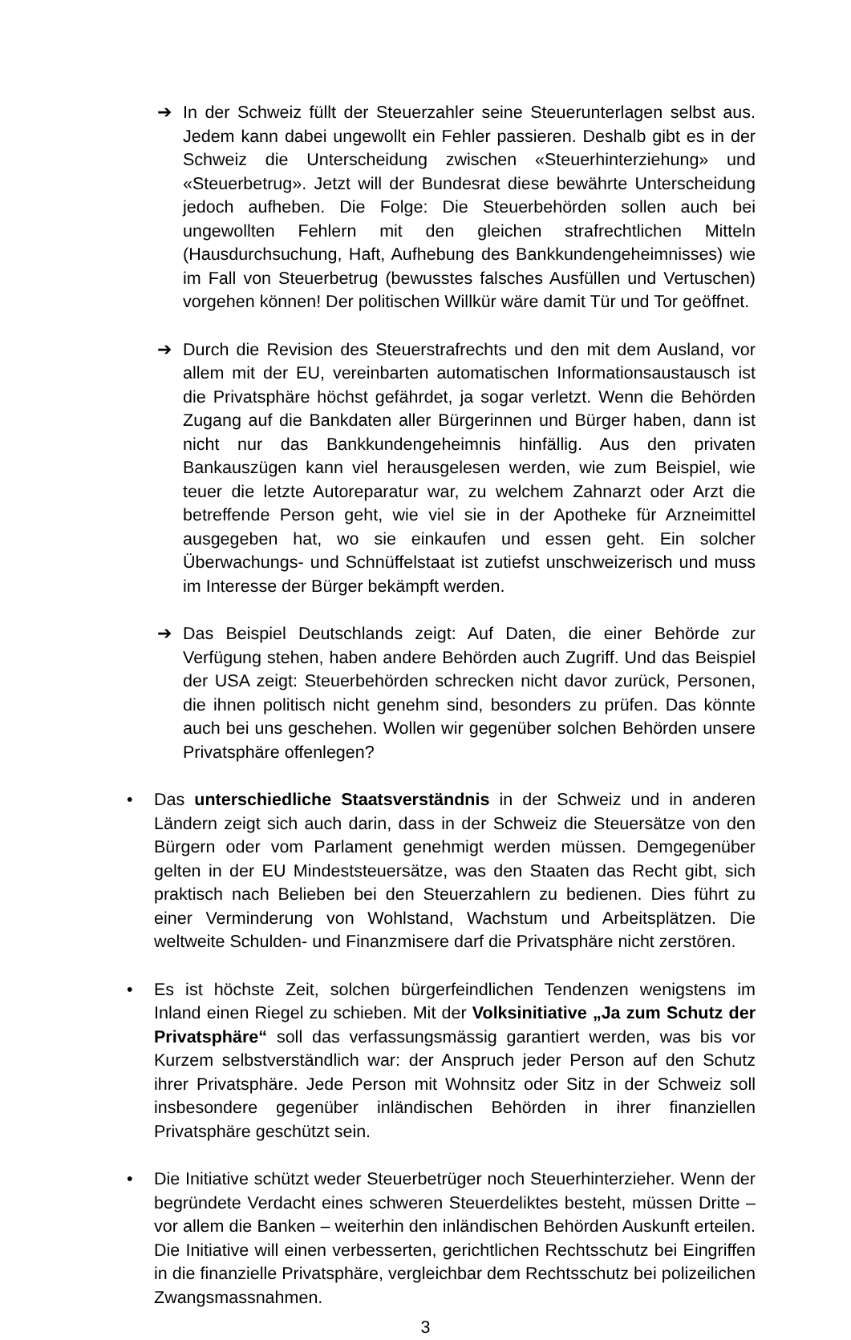➔ In der Schweiz füllt der Steuerzahler seine Steuerunterlagen selbst aus. Jedem kann dabei ungewollt ein Fehler passieren. Deshalb gibt es in der Schweiz die Unterscheidung zwischen «Steuerhinterziehung» und «Steuerbetrug». Jetzt will der Bundesrat diese bewährte Unterscheidung jedoch aufheben. Die Folge: Die Steuerbehörden sollen auch bei ungewollten Fehlern mit den gleichen strafrechtlichen Mitteln (Hausdurchsuchung, Haft, Aufhebung des Bankkundengeheimnisses) wie im Fall von Steuerbetrug (bewusstes falsches Ausfüllen und Vertuschen) vorgehen können! Der politischen Willkür wäre damit Tür und Tor geöffnet.
➔ Durch die Revision des Steuerstrafrechts und den mit dem Ausland, vor allem mit der EU, vereinbarten automatischen Informationsaustausch ist die Privatsphäre höchst gefährdet, ja sogar verletzt. Wenn die Behörden Zugang auf die Bankdaten aller Bürgerinnen und Bürger haben, dann ist nicht nur das Bankkundengeheimnis hinfällig. Aus den privaten Bankauszügen kann viel herausgelesen werden, wie zum Beispiel, wie teuer die letzte Autoreparatur war, zu welchem Zahnarzt oder Arzt die betreffende Person geht, wie viel sie in der Apotheke für Arzneimittel ausgegeben hat, wo sie einkaufen und essen geht. Ein solcher Überwachungs- und Schnüffelstaat ist zutiefst unschweizerisch und muss im Interesse der Bürger bekämpft werden.
➔ Das Beispiel Deutschlands zeigt: Auf Daten, die einer Behörde zur Verfügung stehen, haben andere Behörden auch Zugriff. Und das Beispiel der USA zeigt: Steuerbehörden schrecken nicht davor zurück, Personen, die ihnen politisch nicht genehm sind, besonders zu prüfen. Das könnte auch bei uns geschehen. Wollen wir gegenüber solchen Behörden unsere Privatsphäre offenlegen?
• Das unterschiedliche Staatsverständnis in der Schweiz und in anderen Ländern zeigt sich auch darin, dass in der Schweiz die Steuersätze von den Bürgern oder vom Parlament genehmigt werden müssen. Demgegenüber gelten in der EU Mindeststeuersätze, was den Staaten das Recht gibt, sich praktisch nach Belieben bei den Steuerzahlern zu bedienen. Dies führt zu einer Verminderung von Wohlstand, Wachstum und Arbeitsplätzen. Die weltweite Schulden- und Finanzmisere darf die Privatsphäre nicht zerstören.
• Es ist höchste Zeit, solchen bürgerfeindlichen Tendenzen wenigstens im Inland einen Riegel zu schieben. Mit der Volksinitiative „Ja zum Schutz der Privatsphäre“ soll das verfassungsmässig garantiert werden, was bis vor Kurzem selbstverständlich war: der Anspruch jeder Person auf den Schutz ihrer Privatsphäre. Jede Person mit Wohnsitz oder Sitz in der Schweiz soll insbesondere gegenüber inländischen Behörden in ihrer finanziellen Privatsphäre geschützt sein.
• Die Initiative schützt weder Steuerbetrüger noch Steuerhinterzieher. Wenn der begründete Verdacht eines schweren Steuerdeliktes besteht, müssen Dritte – vor allem die Banken – weiterhin den inländischen Behörden Auskunft erteilen. Die Initiative will einen verbesserten, gerichtlichen Rechtsschutz bei Eingriffen in die finanzielle Privatsphäre, vergleichbar dem Rechtsschutz bei polizeilichen Zwangsmassnahmen.
3